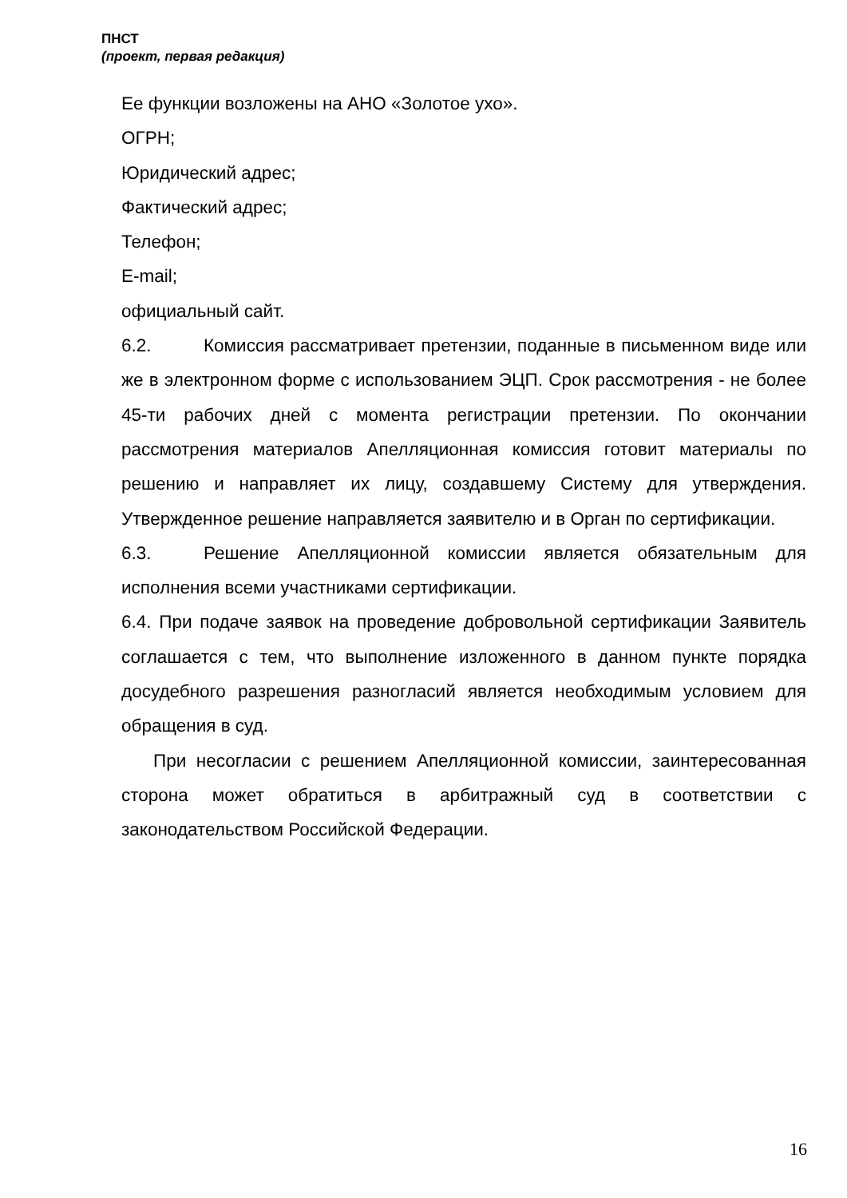ПНСТ
(проект, первая редакция)
Ее функции возложены на АНО «Золотое ухо».
ОГРН;
Юридический адрес;
Фактический адрес;
Телефон;
E-mail;
официальный сайт.
6.2. Комиссия рассматривает претензии, поданные в письменном виде или же в электронном форме с использованием ЭЦП. Срок рассмотрения - не более 45-ти рабочих дней с момента регистрации претензии. По окончании рассмотрения материалов Апелляционная комиссия готовит материалы по решению и направляет их лицу, создавшему Систему для утверждения. Утвержденное решение направляется заявителю и в Орган по сертификации.
6.3. Решение Апелляционной комиссии является обязательным для исполнения всеми участниками сертификации.
6.4. При подаче заявок на проведение добровольной сертификации Заявитель соглашается с тем, что выполнение изложенного в данном пункте порядка досудебного разрешения разногласий является необходимым условием для обращения в суд.
При несогласии с решением Апелляционной комиссии, заинтересованная сторона может обратиться в арбитражный суд в соответствии с законодательством Российской Федерации.
16